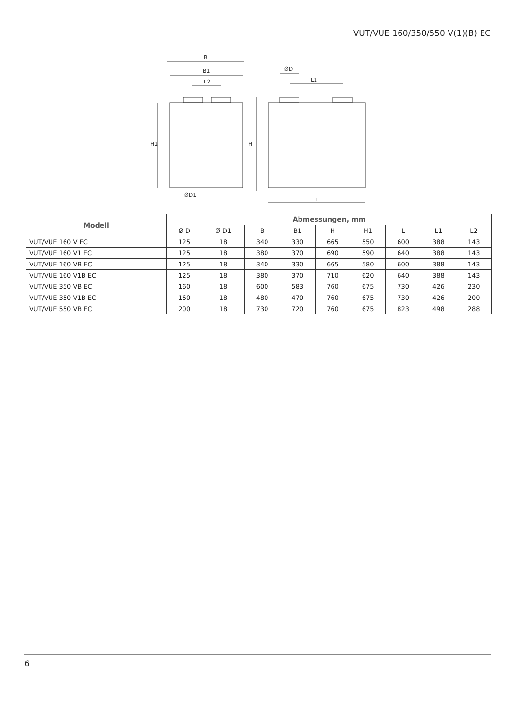VUT/VUE 160/350/550 V(1)(B) EC
B
B1
L2
ØD
L1
L
ØD1
H1
H
| Modell | Abmessungen, mm | | | | | | | | |
| --- | --- | --- | --- | --- | --- | --- | --- | --- | --- |
| | Ø D | Ø D1 | B | B1 | H | H1 | L | L1 | L2 |
| VUT/VUE 160 V EC | 125 | 18 | 340 | 330 | 665 | 550 | 600 | 388 | 143 |
| VUT/VUE 160 V1 EC | 125 | 18 | 380 | 370 | 690 | 590 | 640 | 388 | 143 |
| VUT/VUE 160 VB EC | 125 | 18 | 340 | 330 | 665 | 580 | 600 | 388 | 143 |
| VUT/VUE 160 V1B EC | 125 | 18 | 380 | 370 | 710 | 620 | 640 | 388 | 143 |
| VUT/VUE 350 VB EC | 160 | 18 | 600 | 583 | 760 | 675 | 730 | 426 | 230 |
| VUT/VUE 350 V1B EC | 160 | 18 | 480 | 470 | 760 | 675 | 730 | 426 | 200 |
| VUT/VUE 550 VB EC | 200 | 18 | 730 | 720 | 760 | 675 | 823 | 498 | 288 |
6